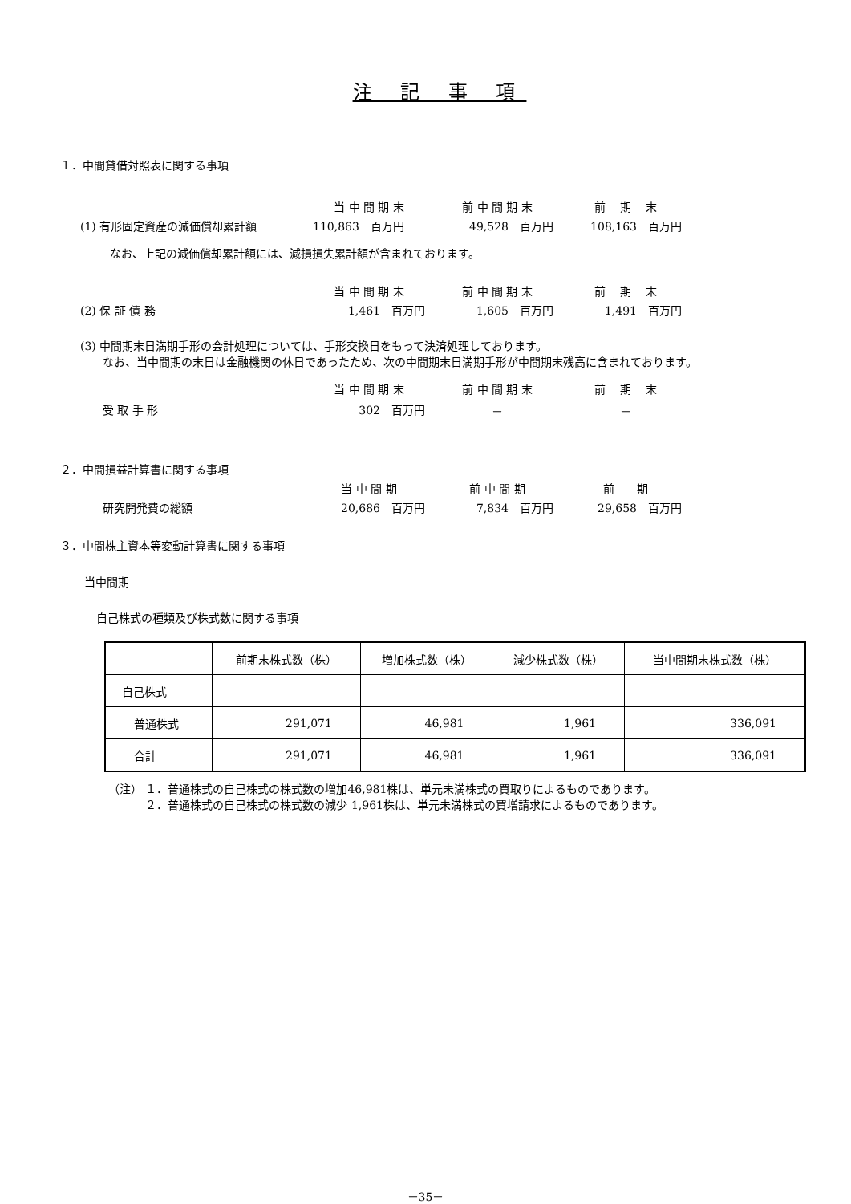注 記 事 項
１．中間貸借対照表に関する事項
| | 当 中 間 期 末 | | 前 中 間 期 末 | | 前 期 末 |
| (1) 有形固定資産の減価償却累計額 | 110,863 百万円 | | 49,528 百万円 | | 108,163 百万円 |
なお、上記の減価償却累計額には、減損損失累計額が含まれております。
| | 当 中 間 期 末 | | 前 中 間 期 末 | | 前 期 末 |
| (2) 保 証 債 務 | 1,461 百万円 | | 1,605 百万円 | | 1,491 百万円 |
(3) 中間期末日満期手形の会計処理については、手形交換日をもって決済処理しております。
　　なお、当中間期の末日は金融機関の休日であったため、次の中間期末日満期手形が中間期末残高に含まれております。
| | 当 中 間 期 末 | | 前 中 間 期 末 | | 前 期 末 |
| 受 取 手 形 | 302 百万円 | | － | | － |
２．中間損益計算書に関する事項
| | 当 中 間 期 | | 前 中 間 期 | | 前 期 |
| 研究開発費の総額 | 20,686 百万円 | | 7,834 百万円 | | 29,658 百万円 |
３．中間株主資本等変動計算書に関する事項
当中間期
自己株式の種類及び株式数に関する事項
| | 前期末株式数（株） | 増加株式数（株） | 減少株式数（株） | 当中間期末株式数（株） |
| --- | --- | --- | --- | --- |
| 自己株式 | | | | |
| 普通株式 | 291,071 | 46,981 | 1,961 | 336,091 |
| 合計 | 291,071 | 46,981 | 1,961 | 336,091 |
（注） １．普通株式の自己株式の株式数の増加46,981株は、単元未満株式の買取りによるものであります。
　　　 ２．普通株式の自己株式の株式数の減少 1,961株は、単元未満株式の買増請求によるものであります。
－35－